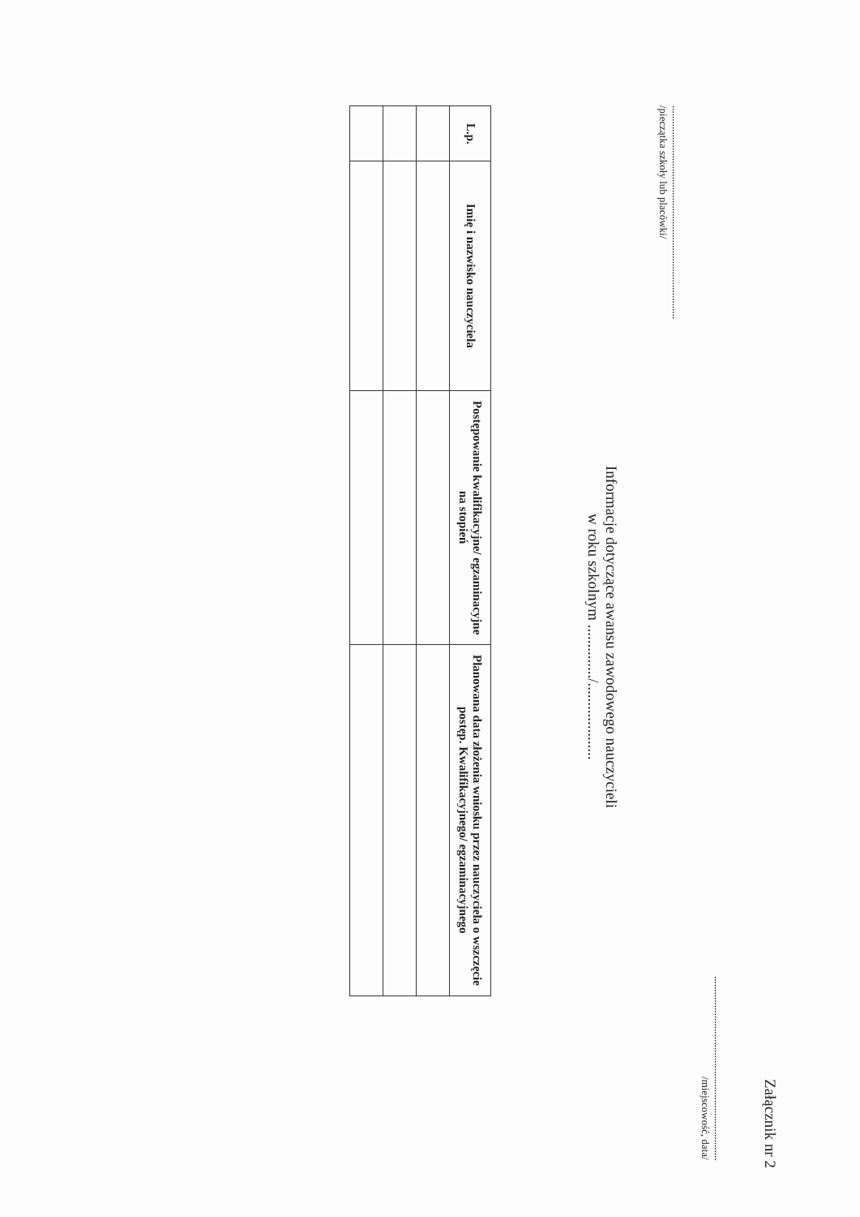Załącznik nr 2
......................................................................
/miejscowość, data/
.................................................................................
/pieczątka szkoły lub placówki/
Informacje dotyczące awansu zawodowego nauczycieli
w roku szkolnym ............../....................
| L.p. | Imię i nazwisko nauczyciela | Postępowanie kwalifikacyjne/ egzaminacyjne na stopień | Planowana data złożenia wniosku przez nauczyciela o wszczęcie postęp. Kwalifikacyjnego/ egzaminacyjnego |
| --- | --- | --- | --- |